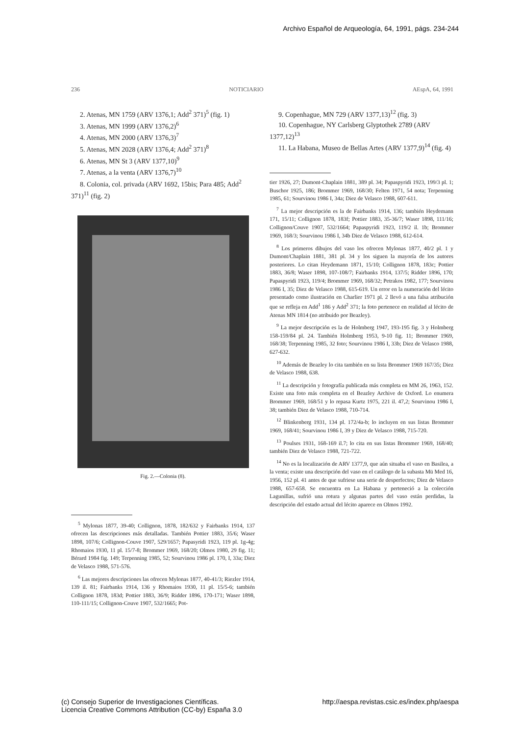Archivo Español de Arqueología, 64, 1991, págs. 234-244
236 NOTICIARIO AEspA, 64, 1991
2. Atenas, MN 1759 (ARV 1376,1; Add<sup>2</sup> 371)<sup>5</sup> (fig. 1)
3. Atenas, MN 1999 (ARV 1376,2)<sup>6</sup>
4. Atenas, MN 2000 (ARV 1376,3)<sup>7</sup>
5. Atenas, MN 2028 (ARV 1376,4; Add<sup>2</sup> 371)<sup>8</sup>
6. Atenas, MN St 3 (ARV 1377,10)<sup>9</sup>
7. Atenas, a la venta (ARV 1376,7)<sup>10</sup>
8. Colonia, col. privada (ARV 1692, 15bis; Para 485; Add<sup>2</sup> 371)<sup>11</sup> (fig. 2)
Fig. 2.—Colonia (8).
<sup>5</sup> Mylonas 1877, 39-40; Collignon, 1878, 182/632 y Fairbanks 1914, 137 ofrecen las descripciones más detalladas. También Pottier 1883, 35/6; Waser 1898, 107/6; Collignon-Couve 1907, 529/1657; Papasyridi 1923, 119 pl. 1g-4g; Rhomaios 1930, 11 pl. 15/7-8; Brommer 1969, 168/20; Olmos 1980, 29 fig. 11; Bérard 1984 fig. 149; Terpenning 1985, 52; Sourvinou 1986 pl. 170, I, 33a; Diez de Velasco 1988, 571-576.
<sup>6</sup> Las mejores descripciones las ofrecen Mylonas 1877, 40-41/3; Riezler 1914, 139 il. 81; Fairbanks 1914, 136 y Rhomaios 1930, 11 pl. 15/5-6; también Collignon 1878, 183d; Pottier 1883, 36/9; Ridder 1896, 170-171; Waser 1898, 110-111/15; Collignon-Couve 1907, 532/1665; Pot-
9. Copenhague, MN 729 (ARV 1377,13)<sup>12</sup> (fig. 3)
10. Copenhague, NY Carlsberg Glyptothek 2789 (ARV 1377,12)<sup>13</sup>
11. La Habana, Museo de Bellas Artes (ARV 1377,9)<sup>14</sup> (fig. 4)
tier 1926, 27; Dumont-Chaplain 1881, 389 pl. 34; Papaspyridi 1923, 199/3 pl. 1; Buschor 1925, 186; Brommer 1969, 168/30; Felten 1971, 54 nota; Terpenning 1985, 61; Sourvinou 1986 I, 34a; Diez de Velasco 1988, 607-611.
<sup>7</sup> La mejor descripción es la de Fairbanks 1914, 136; también Heydemann 171, 15/11; Collignon 1878, 183f; Pottier 1883, 35-36/7; Waser 1898, 111/16; Collignon/Couve 1907, 532/1664; Papaspyridi 1923, 119/2 il. 1b; Brommer 1969, 168/3; Sourvinou 1986 I, 34b Diez de Velasco 1988, 612-614.
<sup>8</sup> Los primeros dibujos del vaso los ofrecen Mylonas 1877, 40/2 pl. 1 y Dumont/Chaplain 1881, 381 pl. 34 y los siguen la mayoría de los autores posteriores. Lo citan Heydemann 1871, 15/10; Collignon 1878, 183c; Pottier 1883, 36/8; Waser 1898, 107-108/7; Fairbanks 1914, 137/5; Ridder 1896, 170; Papaspyridi 1923, 119/4; Brommer 1969, 168/32; Petrakos 1982, 177; Sourvinou 1986 I, 35; Diez de Velasco 1988, 615-619. Un error en la numeración del lécito presentado como ilustración en Charlier 1971 pl. 2 llevó a una falsa atribución que se refleja en Add<sup>1</sup> 186 y Add<sup>2</sup> 371; la foto pertenece en realidad al lécito de Atenas MN 1814 (no atribuido por Beazley).
<sup>9</sup> La mejor descripción es la de Holmberg 1947, 193-195 fig. 3 y Holmberg 158-159/84 pl. 24. También Holmberg 1953, 9-10 fig. 11; Brommer 1969, 168/38; Terpenning 1985, 32 foto; Sourvinou 1986 I, 33b; Diez de Velasco 1988, 627-632.
<sup>10</sup> Además de Beazley lo cita también en su lista Brommer 1969 167/35; Diez de Velasco 1988, 638.
<sup>11</sup> La descripción y fotografía publicada más completa en MM 26, 1963, 152. Existe una foto más completa en el Beazley Archive de Oxford. Lo enumera Brommer 1969, 168/51 y lo repasa Kurtz 1975, 221 il. 47,2; Sourvinou 1986 I, 38; también Diez de Velasco 1988, 710-714.
<sup>12</sup> Blinkenberg 1931, 134 pl. 172/4a-b; lo incluyen en sus listas Brommer 1969, 168/41; Sourvinou 1986 I, 39 y Diez de Velasco 1988, 715-720.
<sup>13</sup> Poulses 1931, 168-169 il.7; lo cita en sus listas Brommer 1969, 168/40; también Diez de Velasco 1988, 721-722.
<sup>14</sup> No es la localización de ARV 1377,9, que aún situaba el vaso en Basilea, a la venta; existe una descripción del vaso en el catálogo de la subasta Mü Med 16, 1956, 152 pl. 41 antes de que sufriese una serie de desperfectos; Diez de Velasco 1988, 657-658. Se encuentra en La Habana y perteneció a la colección Lagunillas, sufrió una rotura y algunas partes del vaso están perdidas, la descripción del estado actual del lécito aparece en Olmos 1992.
(c) Consejo Superior de Investigaciones Científicas.
Licencia Creative Commons Attribution (CC-by) España 3.0 http://aespa.revistas.csic.es/index.php/aespa